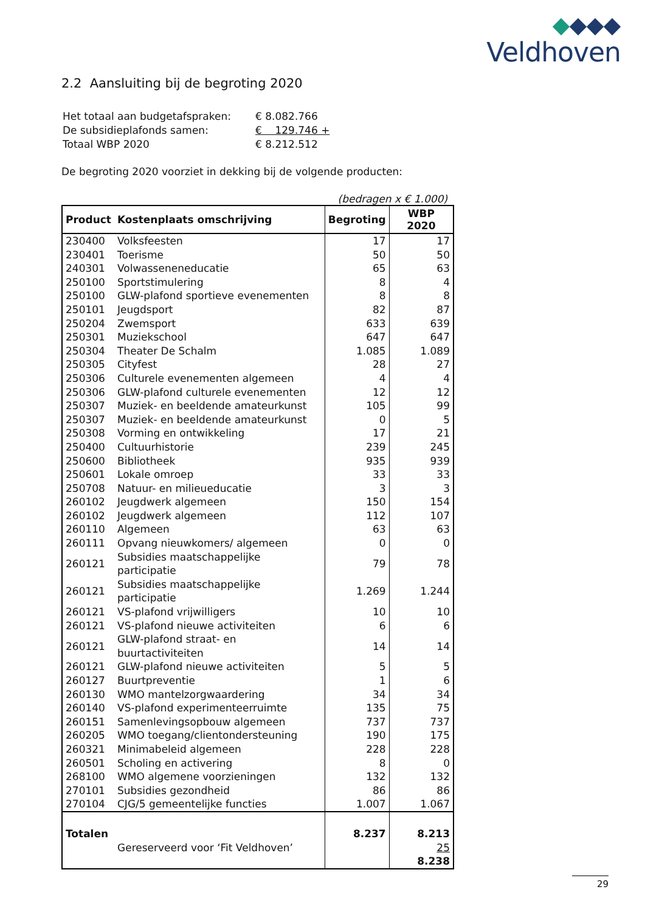Veldhoven
2.2 Aansluiting bij de begroting 2020
| Het totaal aan budgetafspraken: | € 8.082.766 |
| De subsidieplafonds samen: | € 129.746 + |
| Totaal WBP 2020 | € 8.212.512 |
De begroting 2020 voorziet in dekking bij de volgende producten:
(bedragen x € 1.000)
| Product | Kostenplaats omschrijving | Begroting | WBP 2020 |
| --- | --- | --- | --- |
| 230400 | Volksfeesten | 17 | 17 |
| 230401 | Toerisme | 50 | 50 |
| 240301 | Volwasseneneducatie | 65 | 63 |
| 250100 | Sportstimulering | 8 | 4 |
| 250100 | GLW-plafond sportieve evenementen | 8 | 8 |
| 250101 | Jeugdsport | 82 | 87 |
| 250204 | Zwemsport | 633 | 639 |
| 250301 | Muziekschool | 647 | 647 |
| 250304 | Theater De Schalm | 1.085 | 1.089 |
| 250305 | Cityfest | 28 | 27 |
| 250306 | Culturele evenementen algemeen | 4 | 4 |
| 250306 | GLW-plafond culturele evenementen | 12 | 12 |
| 250307 | Muziek- en beeldende amateurkunst | 105 | 99 |
| 250307 | Muziek- en beeldende amateurkunst | 0 | 5 |
| 250308 | Vorming en ontwikkeling | 17 | 21 |
| 250400 | Cultuurhistorie | 239 | 245 |
| 250600 | Bibliotheek | 935 | 939 |
| 250601 | Lokale omroep | 33 | 33 |
| 250708 | Natuur- en milieueducatie | 3 | 3 |
| 260102 | Jeugdwerk algemeen | 150 | 154 |
| 260102 | Jeugdwerk algemeen | 112 | 107 |
| 260110 | Algemeen | 63 | 63 |
| 260111 | Opvang nieuwkomers/ algemeen | 0 | 0 |
| 260121 | Subsidies maatschappelijke participatie | 79 | 78 |
| 260121 | Subsidies maatschappelijke participatie | 1.269 | 1.244 |
| 260121 | VS-plafond vrijwilligers | 10 | 10 |
| 260121 | VS-plafond nieuwe activiteiten | 6 | 6 |
| 260121 | GLW-plafond straat- en buurtactiviteiten | 14 | 14 |
| 260121 | GLW-plafond nieuwe activiteiten | 5 | 5 |
| 260127 | Buurtpreventie | 1 | 6 |
| 260130 | WMO mantelzorgwaardering | 34 | 34 |
| 260140 | VS-plafond experimenteerruimte | 135 | 75 |
| 260151 | Samenlevingsopbouw algemeen | 737 | 737 |
| 260205 | WMO toegang/clientondersteuning | 190 | 175 |
| 260321 | Minimabeleid algemeen | 228 | 228 |
| 260501 | Scholing en activering | 8 | 0 |
| 268100 | WMO algemene voorzieningen | 132 | 132 |
| 270101 | Subsidies gezondheid | 86 | 86 |
| 270104 | CJG/5 gemeentelijke functies | 1.007 | 1.067 |
| Totalen | | 8.237 | 8.213 |
| | Gereserveerd voor ‘Fit Veldhoven’ | | 25 |
| | | | 8.238 |
29